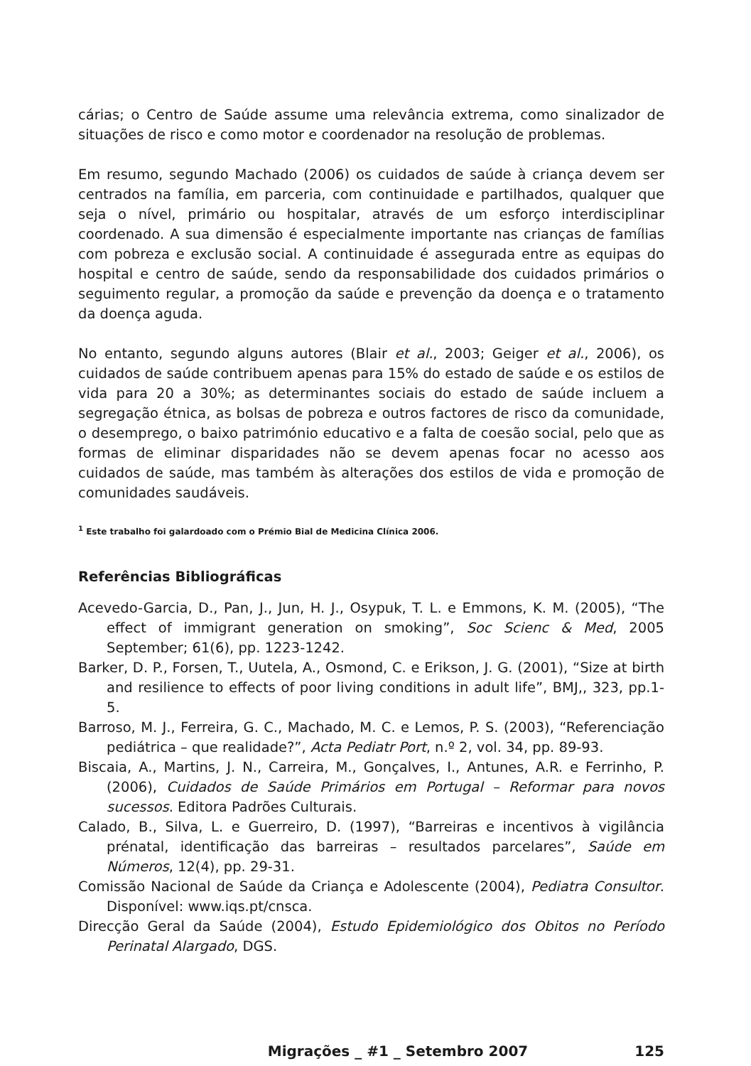cárias; o Centro de Saúde assume uma relevância extrema, como sinalizador de situações de risco e como motor e coordenador na resolução de problemas.
Em resumo, segundo Machado (2006) os cuidados de saúde à criança devem ser centrados na família, em parceria, com continuidade e partilhados, qualquer que seja o nível, primário ou hospitalar, através de um esforço interdisciplinar coordenado. A sua dimensão é especialmente importante nas crianças de famílias com pobreza e exclusão social. A continuidade é assegurada entre as equipas do hospital e centro de saúde, sendo da responsabilidade dos cuidados primários o seguimento regular, a promoção da saúde e prevenção da doença e o tratamento da doença aguda.
No entanto, segundo alguns autores (Blair et al., 2003; Geiger et al., 2006), os cuidados de saúde contribuem apenas para 15% do estado de saúde e os estilos de vida para 20 a 30%; as determinantes sociais do estado de saúde incluem a segregação étnica, as bolsas de pobreza e outros factores de risco da comunidade, o desemprego, o baixo património educativo e a falta de coesão social, pelo que as formas de eliminar disparidades não se devem apenas focar no acesso aos cuidados de saúde, mas também às alterações dos estilos de vida e promoção de comunidades saudáveis.
<sup>1</sup> Este trabalho foi galardoado com o Prémio Bial de Medicina Clínica 2006.
Referências Bibliográficas
Acevedo-Garcia, D., Pan, J., Jun, H. J., Osypuk, T. L. e Emmons, K. M. (2005), “The effect of immigrant generation on smoking”, Soc Scienc & Med, 2005 September; 61(6), pp. 1223-1242.
Barker, D. P., Forsen, T., Uutela, A., Osmond, C. e Erikson, J. G. (2001), “Size at birth and resilience to effects of poor living conditions in adult life”, BMJ,, 323, pp.1-5.
Barroso, M. J., Ferreira, G. C., Machado, M. C. e Lemos, P. S. (2003), “Referenciação pediátrica – que realidade?”, Acta Pediatr Port, n.º 2, vol. 34, pp. 89-93.
Biscaia, A., Martins, J. N., Carreira, M., Gonçalves, I., Antunes, A.R. e Ferrinho, P. (2006), Cuidados de Saúde Primários em Portugal – Reformar para novos sucessos. Editora Padrões Culturais.
Calado, B., Silva, L. e Guerreiro, D. (1997), “Barreiras e incentivos à vigilância prénatal, identificação das barreiras – resultados parcelares”, Saúde em Números, 12(4), pp. 29-31.
Comissão Nacional de Saúde da Criança e Adolescente (2004), Pediatra Consultor. Disponível: www.iqs.pt/cnsca.
Direcção Geral da Saúde (2004), Estudo Epidemiológico dos Obitos no Período Perinatal Alargado, DGS.
Migrações _ #1 _ Setembro 2007 125